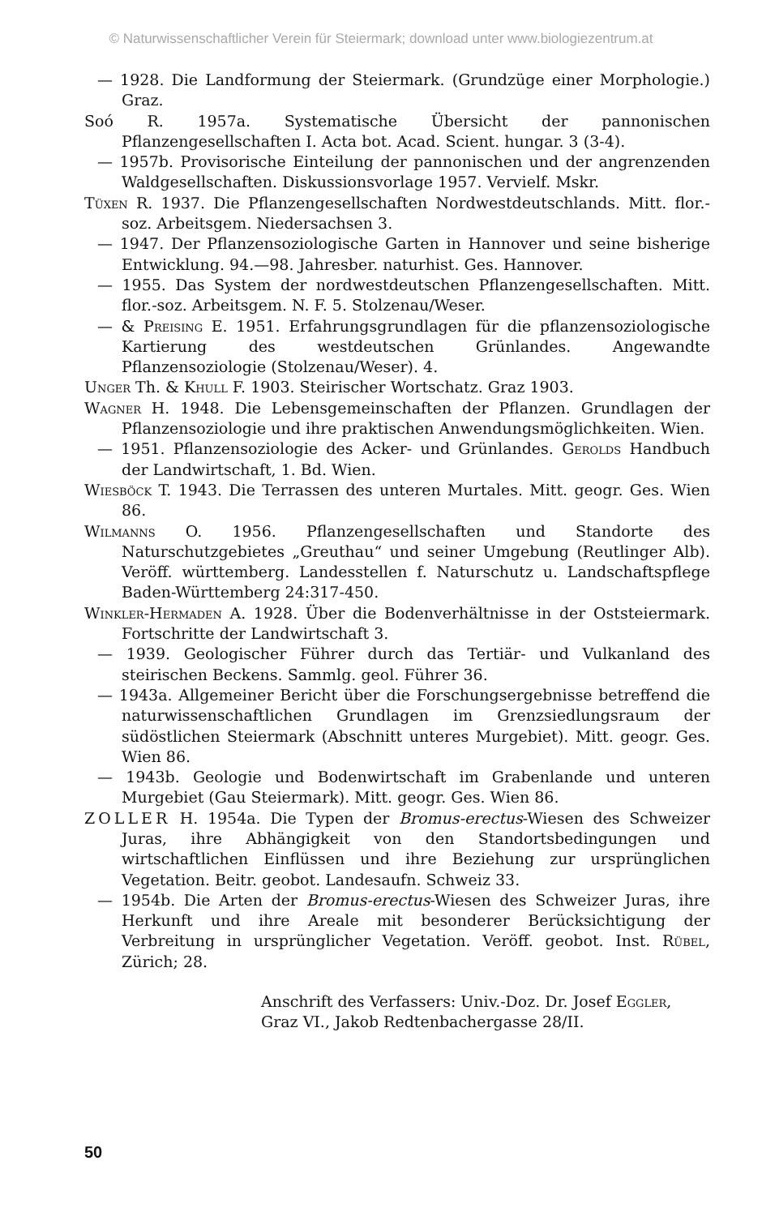© Naturwissenschaftlicher Verein für Steiermark; download unter www.biologiezentrum.at
— 1928. Die Landformung der Steiermark. (Grundzüge einer Morphologie.) Graz.
Soó R. 1957a. Systematische Übersicht der pannonischen Pflanzengesellschaften I. Acta bot. Acad. Scient. hungar. 3 (3-4).
— 1957b. Provisorische Einteilung der pannonischen und der angrenzenden Waldgesellschaften. Diskussionsvorlage 1957. Vervielf. Mskr.
Tüxen R. 1937. Die Pflanzengesellschaften Nordwestdeutschlands. Mitt. flor.-soz. Arbeitsgem. Niedersachsen 3.
— 1947. Der Pflanzensoziologische Garten in Hannover und seine bisherige Entwicklung. 94.—98. Jahresber. naturhist. Ges. Hannover.
— 1955. Das System der nordwestdeutschen Pflanzengesellschaften. Mitt. flor.-soz. Arbeitsgem. N. F. 5. Stolzenau/Weser.
— & Preising E. 1951. Erfahrungsgrundlagen für die pflanzensoziologische Kartierung des westdeutschen Grünlandes. Angewandte Pflanzensoziologie (Stolzenau/Weser). 4.
Unger Th. & Khull F. 1903. Steirischer Wortschatz. Graz 1903.
Wagner H. 1948. Die Lebensgemeinschaften der Pflanzen. Grundlagen der Pflanzensoziologie und ihre praktischen Anwendungsmöglichkeiten. Wien.
— 1951. Pflanzensoziologie des Acker- und Grünlandes. Gerolds Handbuch der Landwirtschaft, 1. Bd. Wien.
Wiesböck T. 1943. Die Terrassen des unteren Murtales. Mitt. geogr. Ges. Wien 86.
Wilmanns O. 1956. Pflanzengesellschaften und Standorte des Naturschutzgebietes „Greuthau“ und seiner Umgebung (Reutlinger Alb). Veröff. württemberg. Landesstellen f. Naturschutz u. Landschaftspflege Baden-Württemberg 24:317-450.
Winkler-Hermaden A. 1928. Über die Bodenverhältnisse in der Oststeiermark. Fortschritte der Landwirtschaft 3.
— 1939. Geologischer Führer durch das Tertiär- und Vulkanland des steirischen Beckens. Sammlg. geol. Führer 36.
— 1943a. Allgemeiner Bericht über die Forschungsergebnisse betreffend die naturwissenschaftlichen Grundlagen im Grenzsiedlungsraum der südöstlichen Steiermark (Abschnitt unteres Murgebiet). Mitt. geogr. Ges. Wien 86.
— 1943b. Geologie und Bodenwirtschaft im Grabenlande und unteren Murgebiet (Gau Steiermark). Mitt. geogr. Ges. Wien 86.
ZOLLER H. 1954a. Die Typen der Bromus-erectus-Wiesen des Schweizer Juras, ihre Abhängigkeit von den Standortsbedingungen und wirtschaftlichen Einflüssen und ihre Beziehung zur ursprünglichen Vegetation. Beitr. geobot. Landesaufn. Schweiz 33.
— 1954b. Die Arten der Bromus-erectus-Wiesen des Schweizer Juras, ihre Herkunft und ihre Areale mit besonderer Berücksichtigung der Verbreitung in ursprünglicher Vegetation. Veröff. geobot. Inst. Rübel, Zürich; 28.
Anschrift des Verfassers: Univ.-Doz. Dr. Josef Eggler,
Graz VI., Jakob Redtenbachergasse 28/II.
50